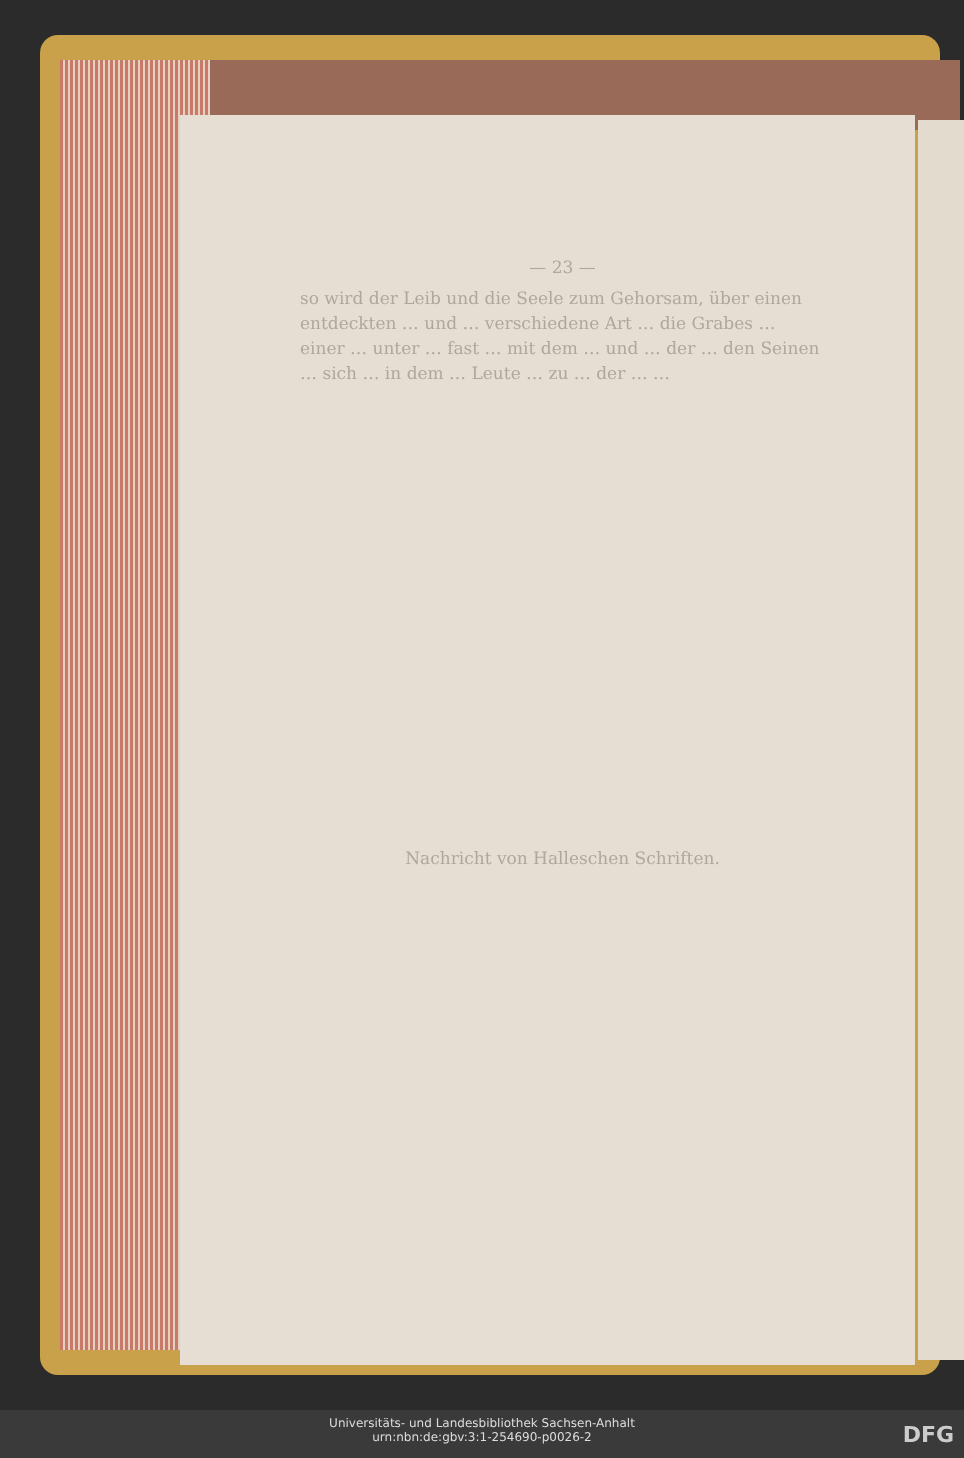— 23 —
so wird der Leib und die Seele zum Gehorsam, über einen entdeckten … und … verschiedene Art … die Grabes … einer … unter … fast … mit dem … und … der … den Seinen … sich … in dem … Leute … zu … der … …
Nachricht von Halleschen Schriften.
Universitäts- und Landesbibliothek Sachsen-Anhalt
urn:nbn:de:gbv:3:1-254690-p0026-2
DFG